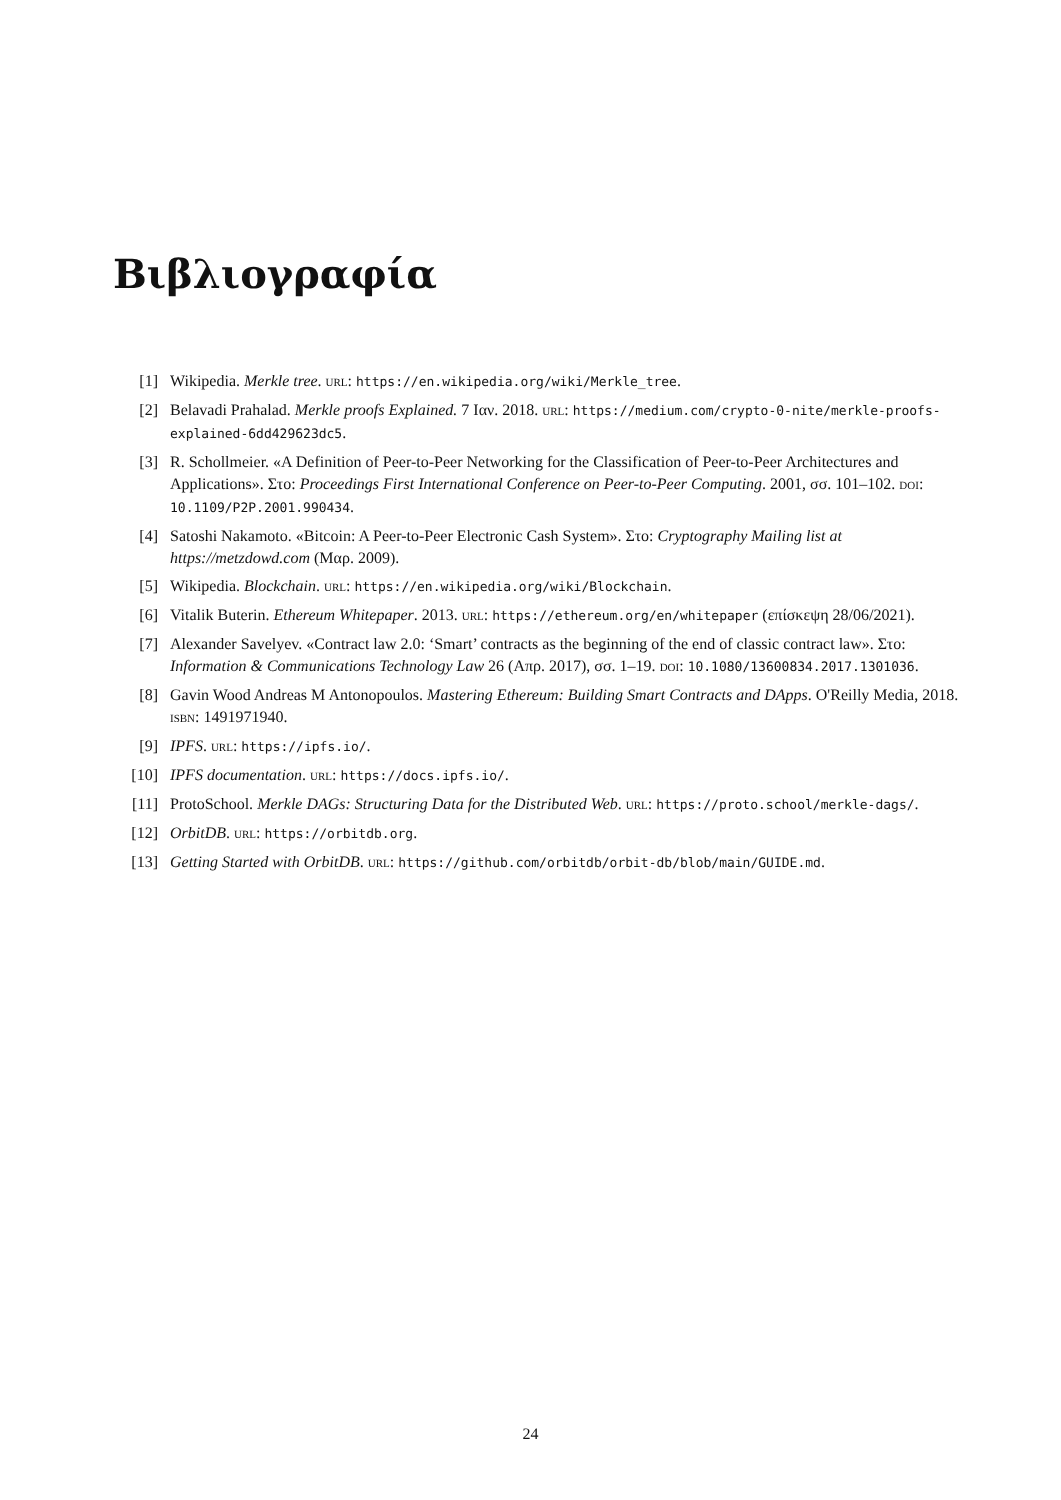Βιβλιογραφία
[1] Wikipedia. Merkle tree. URL: https://en.wikipedia.org/wiki/Merkle_tree.
[2] Belavadi Prahalad. Merkle proofs Explained. 7 Ιαν. 2018. URL: https://medium.com/crypto-0-nite/merkle-proofs-explained-6dd429623dc5.
[3] R. Schollmeier. «A Definition of Peer-to-Peer Networking for the Classification of Peer-to-Peer Architectures and Applications». Στο: Proceedings First International Conference on Peer-to-Peer Computing. 2001, σσ. 101–102. DOI: 10.1109/P2P.2001.990434.
[4] Satoshi Nakamoto. «Bitcoin: A Peer-to-Peer Electronic Cash System». Στο: Cryptography Mailing list at https://metzdowd.com (Μαρ. 2009).
[5] Wikipedia. Blockchain. URL: https://en.wikipedia.org/wiki/Blockchain.
[6] Vitalik Buterin. Ethereum Whitepaper. 2013. URL: https://ethereum.org/en/whitepaper (επίσκεψη 28/06/2021).
[7] Alexander Savelyev. «Contract law 2.0: ‘Smart’ contracts as the beginning of the end of classic contract law». Στο: Information & Communications Technology Law 26 (Απρ. 2017), σσ. 1–19. DOI: 10.1080/13600834.2017.1301036.
[8] Gavin Wood Andreas M Antonopoulos. Mastering Ethereum: Building Smart Contracts and DApps. O'Reilly Media, 2018. ISBN: 1491971940.
[9] IPFS. URL: https://ipfs.io/.
[10] IPFS documentation. URL: https://docs.ipfs.io/.
[11] ProtoSchool. Merkle DAGs: Structuring Data for the Distributed Web. URL: https://proto.school/merkle-dags/.
[12] OrbitDB. URL: https://orbitdb.org.
[13] Getting Started with OrbitDB. URL: https://github.com/orbitdb/orbit-db/blob/main/GUIDE.md.
24